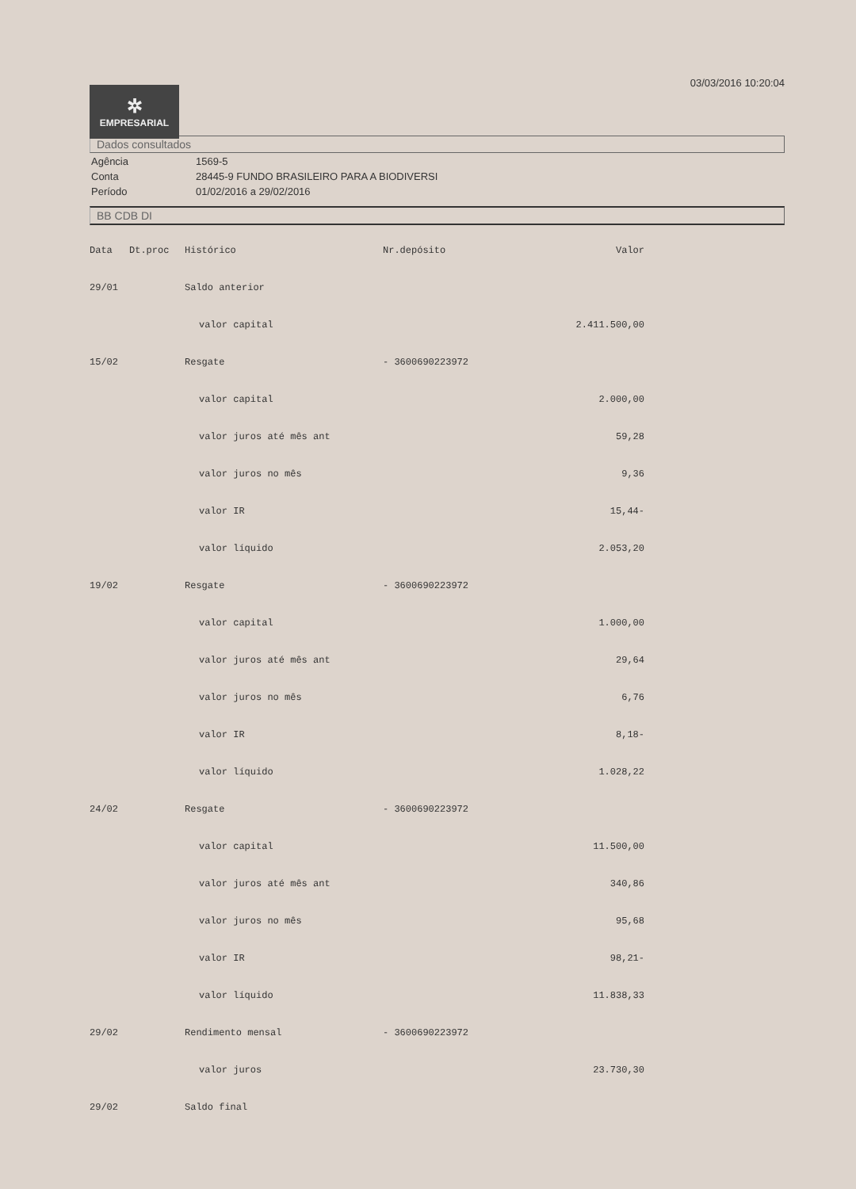✲
EMPRESARIAL
03/03/2016 10:20:04
Dados consultados
| Agência | 1569-5 |
| Conta | 28445-9 FUNDO BRASILEIRO PARA A BIODIVERSI |
| Período | 01/02/2016 a 29/02/2016 |
BB CDB DI
| Data | Dt.proc | Histórico | Nr.depósito | Valor |
| --- | --- | --- | --- | --- |
| 29/01 | | Saldo anterior | | |
| | | valor capital | | 2.411.500,00 |
| 15/02 | | Resgate | - 3600690223972 | |
| | | valor capital | | 2.000,00 |
| | | valor juros até mês ant | | 59,28 |
| | | valor juros no mês | | 9,36 |
| | | valor IR | | 15,44- |
| | | valor líquido | | 2.053,20 |
| 19/02 | | Resgate | - 3600690223972 | |
| | | valor capital | | 1.000,00 |
| | | valor juros até mês ant | | 29,64 |
| | | valor juros no mês | | 6,76 |
| | | valor IR | | 8,18- |
| | | valor líquido | | 1.028,22 |
| 24/02 | | Resgate | - 3600690223972 | |
| | | valor capital | | 11.500,00 |
| | | valor juros até mês ant | | 340,86 |
| | | valor juros no mês | | 95,68 |
| | | valor IR | | 98,21- |
| | | valor líquido | | 11.838,33 |
| 29/02 | | Rendimento mensal | - 3600690223972 | |
| | | valor juros | | 23.730,30 |
| 29/02 | | Saldo final | | |